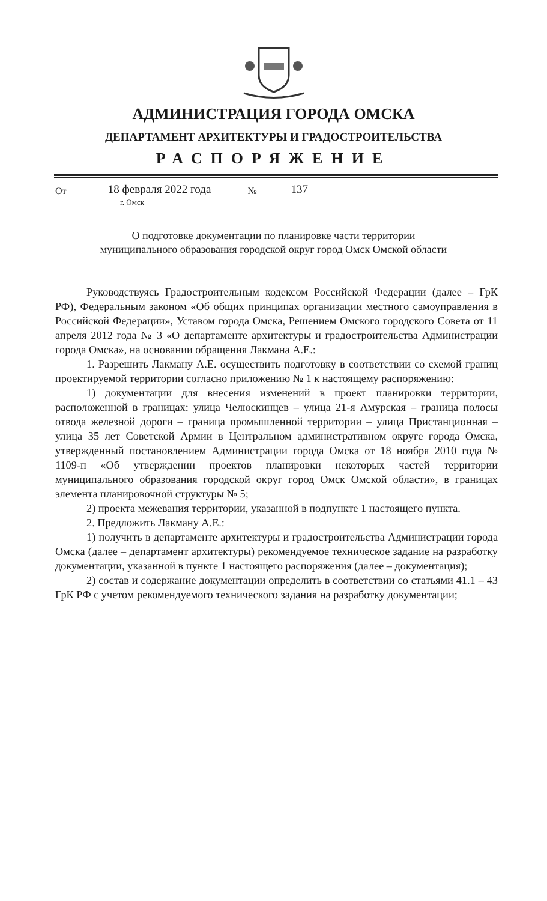АДМИНИСТРАЦИЯ ГОРОДА ОМСКА
ДЕПАРТАМЕНТ АРХИТЕКТУРЫ И ГРАДОСТРОИТЕЛЬСТВА
РАСПОРЯЖЕНИЕ
От 18 февраля 2022 года № 137
г. Омск
О подготовке документации по планировке части территории
муниципального образования городской округ город Омск Омской области
Руководствуясь Градостроительным кодексом Российской Федерации (далее – ГрК РФ), Федеральным законом «Об общих принципах организации местного самоуправления в Российской Федерации», Уставом города Омска, Решением Омского городского Совета от 11 апреля 2012 года № 3 «О департаменте архитектуры и градостроительства Администрации города Омска», на основании обращения Лакмана А.Е.:
1. Разрешить Лакману А.Е. осуществить подготовку в соответствии со схемой границ проектируемой территории согласно приложению № 1 к настоящему распоряжению:
1) документации для внесения изменений в проект планировки территории, расположенной в границах: улица Челюскинцев – улица 21-я Амурская – граница полосы отвода железной дороги – граница промышленной территории – улица Пристанционная – улица 35 лет Советской Армии в Центральном административном округе города Омска, утвержденный постановлением Администрации города Омска от 18 ноября 2010 года № 1109-п «Об утверждении проектов планировки некоторых частей территории муниципального образования городской округ город Омск Омской области», в границах элемента планировочной структуры № 5;
2) проекта межевания территории, указанной в подпункте 1 настоящего пункта.
2. Предложить Лакману А.Е.:
1) получить в департаменте архитектуры и градостроительства Администрации города Омска (далее – департамент архитектуры) рекомендуемое техническое задание на разработку документации, указанной в пункте 1 настоящего распоряжения (далее – документация);
2) состав и содержание документации определить в соответствии со статьями 41.1 – 43 ГрК РФ с учетом рекомендуемого технического задания на разработку документации;